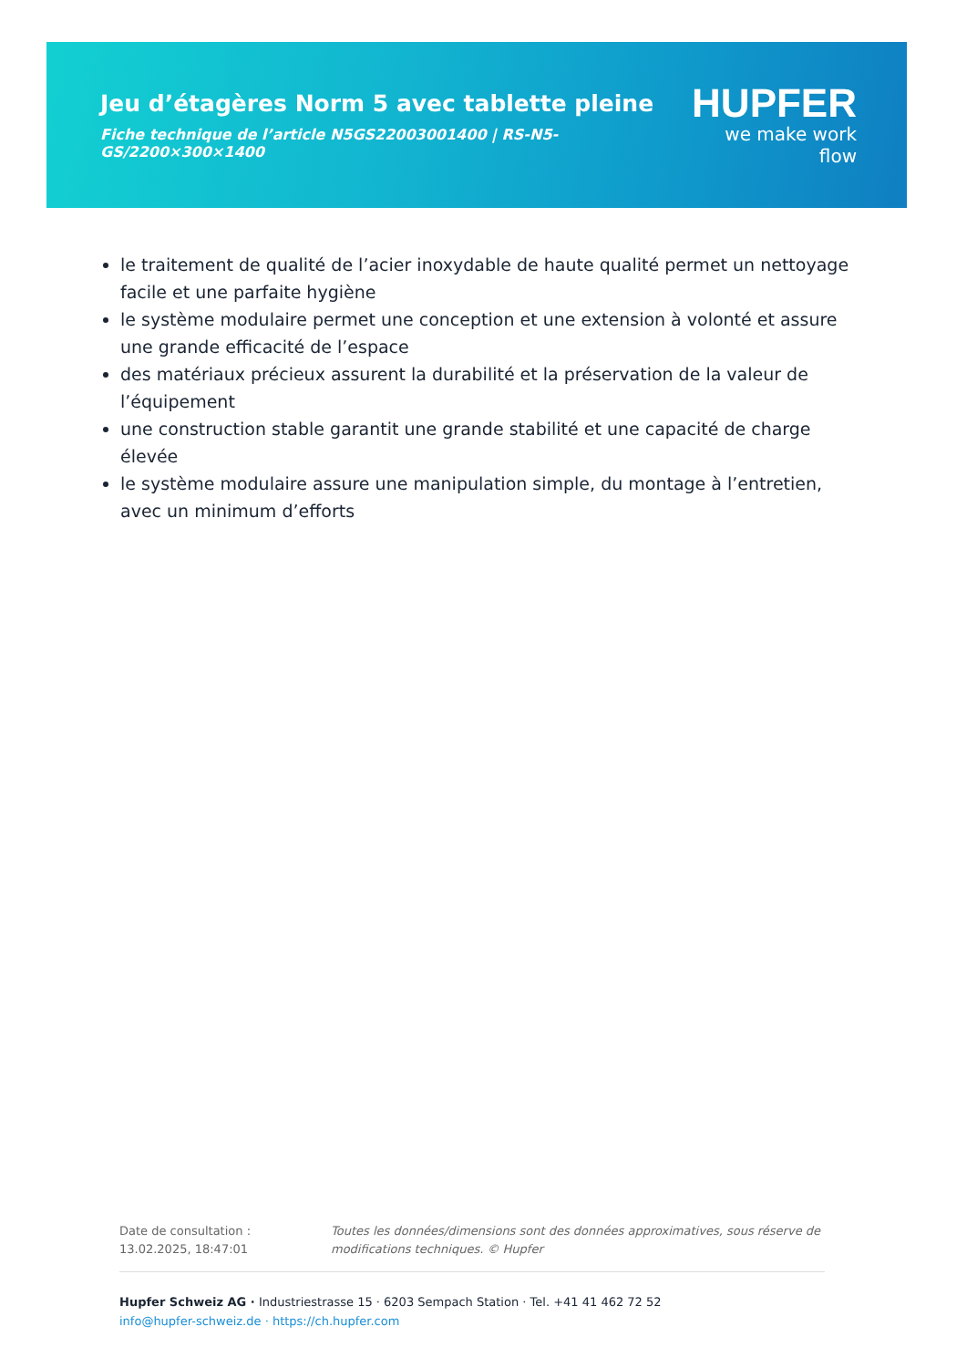Jeu d’étagères Norm 5 avec tablette pleine
Fiche technique de l’article N5GS22003001400 | RS-N5-GS/2200×300×1400
HUPFER
we make work flow
le traitement de qualité de l’acier inoxydable de haute qualité permet un nettoyage facile et une parfaite hygiène
le système modulaire permet une conception et une extension à volonté et assure une grande efficacité de l’espace
des matériaux précieux assurent la durabilité et la préservation de la valeur de l’équipement
une construction stable garantit une grande stabilité et une capacité de charge élevée
le système modulaire assure une manipulation simple, du montage à l’entretien, avec un minimum d’efforts
Date de consultation : 13.02.2025, 18:47:01
Toutes les données/dimensions sont des données approximatives, sous réserve de modifications techniques. © Hupfer
Hupfer Schweiz AG · Industriestrasse 15 · 6203 Sempach Station · Tel. +41 41 462 72 52
info@hupfer-schweiz.de · https://ch.hupfer.com